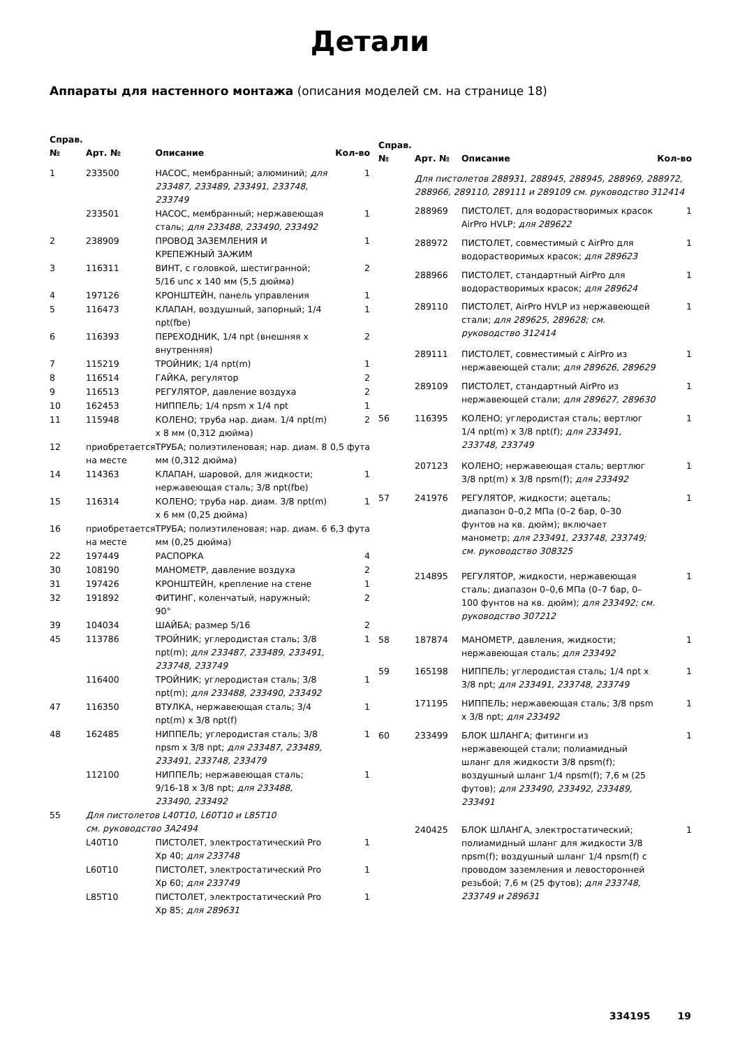Детали
Аппараты для настенного монтажа (описания моделей см. на странице 18)
| Справ. № | Арт. № | Описание | Кол-во |
| --- | --- | --- | --- |
| 1 | 233500 | НАСОС, мембранный; алюминий; для 233487, 233489, 233491, 233748, 233749 | 1 |
| | 233501 | НАСОС, мембранный; нержавеющая сталь; для 233488, 233490, 233492 | 1 |
| 2 | 238909 | ПРОВОД ЗАЗЕМЛЕНИЯ И КРЕПЕЖНЫЙ ЗАЖИМ | 1 |
| 3 | 116311 | ВИНТ, с головкой, шестигранной; 5/16 unc x 140 мм (5,5 дюйма) | 2 |
| 4 | 197126 | КРОНШТЕЙН, панель управления | 1 |
| 5 | 116473 | КЛАПАН, воздушный, запорный; 1/4 npt(fbe) | 1 |
| 6 | 116393 | ПЕРЕХОДНИК, 1/4 npt (внешняя x внутренняя) | 2 |
| 7 | 115219 | ТРОЙНИК; 1/4 npt(m) | 1 |
| 8 | 116514 | ГАЙКА, регулятор | 2 |
| 9 | 116513 | РЕГУЛЯТОР, давление воздуха | 2 |
| 10 | 162453 | НИППЕЛЬ; 1/4 npsm x 1/4 npt | 1 |
| 11 | 115948 | КОЛЕНО; труба нар. диам. 1/4 npt(m) x 8 мм (0,312 дюйма) | 2 |
| 12 | приобретается на месте | ТРУБА; полиэтиленовая; нар. диам. 8 мм (0,312 дюйма) | 0,5 фута |
| 14 | 114363 | КЛАПАН, шаровой, для жидкости; нержавеющая сталь; 3/8 npt(fbe) | 1 |
| 15 | 116314 | КОЛЕНО; труба нар. диам. 3/8 npt(m) x 6 мм (0,25 дюйма) | 1 |
| 16 | приобретается на месте | ТРУБА; полиэтиленовая; нар. диам. 6 мм (0,25 дюйма) | 6,3 фута |
| 22 | 197449 | РАСПОРКА | 4 |
| 30 | 108190 | МАНОМЕТР, давление воздуха | 2 |
| 31 | 197426 | КРОНШТЕЙН, крепление на стене | 1 |
| 32 | 191892 | ФИТИНГ, коленчатый, наружный; 90° | 2 |
| 39 | 104034 | ШАЙБА; размер 5/16 | 2 |
| 45 | 113786 | ТРОЙНИК; углеродистая сталь; 3/8 npt(m); для 233487, 233489, 233491, 233748, 233749 | 1 |
| | 116400 | ТРОЙНИК; углеродистая сталь; 3/8 npt(m); для 233488, 233490, 233492 | 1 |
| 47 | 116350 | ВТУЛКА, нержавеющая сталь; 3/4 npt(m) x 3/8 npt(f) | 1 |
| 48 | 162485 | НИППЕЛЬ; углеродистая сталь; 3/8 npsm x 3/8 npt; для 233487, 233489, 233491, 233748, 233479 | 1 |
| | 112100 | НИППЕЛЬ; нержавеющая сталь; 9/16-18 x 3/8 npt; для 233488, 233490, 233492 | 1 |
| 55 | Для пистолетов L40T10, L60T10 и L85T10 см. руководство 3A2494 | | |
| | L40T10 | ПИСТОЛЕТ, электростатический Pro Xp 40; для 233748 | 1 |
| | L60T10 | ПИСТОЛЕТ, электростатический Pro Xp 60; для 233749 | 1 |
| | L85T10 | ПИСТОЛЕТ, электростатический Pro Xp 85; для 289631 | 1 |
| Справ. № | Арт. № | Описание | Кол-во |
| --- | --- | --- | --- |
| | Для пистолетов 288931, 288945, 288945, 288969, 288972, 288966, 289110, 289111 и 289109 см. руководство 312414 | | |
| | 288969 | ПИСТОЛЕТ, для водорастворимых красок AirPro HVLP; для 289622 | 1 |
| | 288972 | ПИСТОЛЕТ, совместимый с AirPro для водорастворимых красок; для 289623 | 1 |
| | 288966 | ПИСТОЛЕТ, стандартный AirPro для водорастворимых красок; для 289624 | 1 |
| | 289110 | ПИСТОЛЕТ, AirPro HVLP из нержавеющей стали; для 289625, 289628; см. руководство 312414 | 1 |
| | 289111 | ПИСТОЛЕТ, совместимый с AirPro из нержавеющей стали; для 289626, 289629 | 1 |
| | 289109 | ПИСТОЛЕТ, стандартный AirPro из нержавеющей стали; для 289627, 289630 | 1 |
| 56 | 116395 | КОЛЕНО; углеродистая сталь; вертлюг 1/4 npt(m) x 3/8 npt(f); для 233491, 233748, 233749 | 1 |
| | 207123 | КОЛЕНО; нержавеющая сталь; вертлюг 3/8 npt(m) x 3/8 npsm(f); для 233492 | 1 |
| 57 | 241976 | РЕГУЛЯТОР, жидкости; ацеталь; диапазон 0–0,2 МПа (0–2 бар, 0–30 фунтов на кв. дюйм); включает манометр; для 233491, 233748, 233749; см. руководство 308325 | 1 |
| | 214895 | РЕГУЛЯТОР, жидкости, нержавеющая сталь; диапазон 0–0,6 МПа (0–7 бар, 0–100 фунтов на кв. дюйм); для 233492; см. руководство 307212 | 1 |
| 58 | 187874 | МАНОМЕТР, давления, жидкости; нержавеющая сталь; для 233492 | 1 |
| 59 | 165198 | НИППЕЛЬ; углеродистая сталь; 1/4 npt x 3/8 npt; для 233491, 233748, 233749 | 1 |
| | 171195 | НИППЕЛЬ; нержавеющая сталь; 3/8 npsm x 3/8 npt; для 233492 | 1 |
| 60 | 233499 | БЛОК ШЛАНГА; фитинги из нержавеющей стали; полиамидный шланг для жидкости 3/8 npsm(f); воздушный шланг 1/4 npsm(f); 7,6 м (25 футов); для 233490, 233492, 233489, 233491 | 1 |
| | 240425 | БЛОК ШЛАНГА, электростатический; полиамидный шланг для жидкости 3/8 npsm(f); воздушный шланг 1/4 npsm(f) с проводом заземления и левосторонней резьбой; 7,6 м (25 футов); для 233748, 233749 и 289631 | 1 |
334195 19